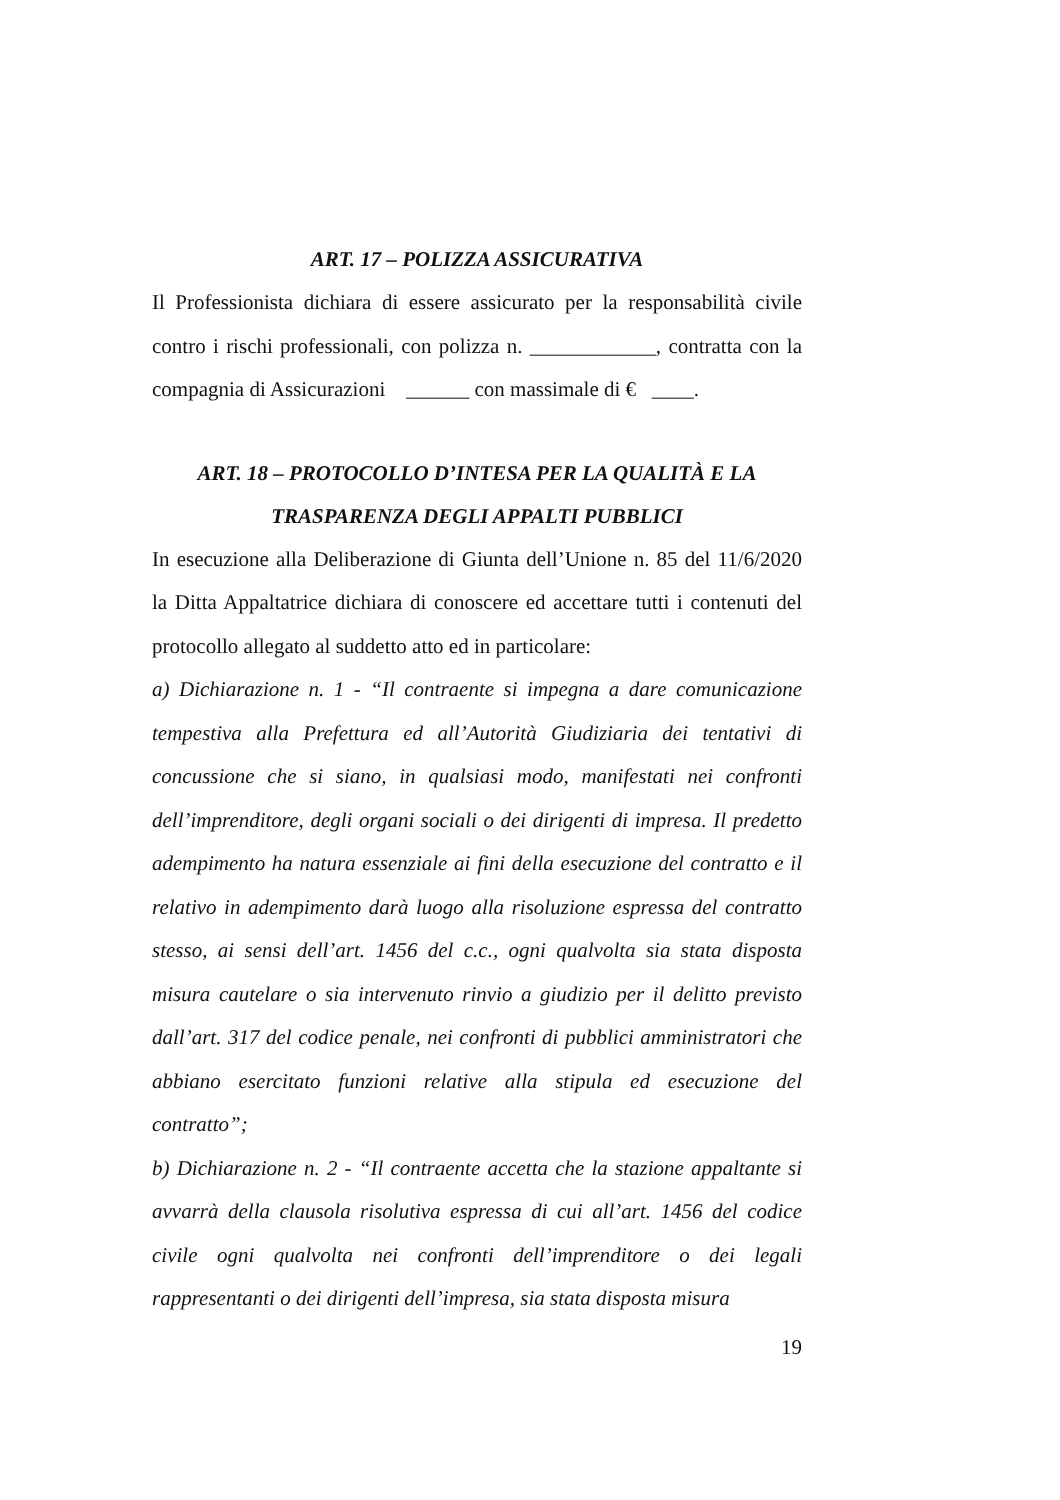ART. 17 – POLIZZA ASSICURATIVA
Il Professionista dichiara di essere assicurato per la responsabilità civile contro i rischi professionali, con polizza n. ____________, contratta con la compagnia di Assicurazioni ______ con massimale di € ____.
ART. 18 – PROTOCOLLO D’INTESA PER LA QUALITÀ E LA
TRASPARENZA DEGLI APPALTI PUBBLICI
In esecuzione alla Deliberazione di Giunta dell’Unione n. 85 del 11/6/2020 la Ditta Appaltatrice dichiara di conoscere ed accettare tutti i contenuti del protocollo allegato al suddetto atto ed in particolare:
a) Dichiarazione n. 1 - “Il contraente si impegna a dare comunicazione tempestiva alla Prefettura ed all’Autorità Giudiziaria dei tentativi di concussione che si siano, in qualsiasi modo, manifestati nei confronti dell’imprenditore, degli organi sociali o dei dirigenti di impresa. Il predetto adempimento ha natura essenziale ai fini della esecuzione del contratto e il relativo in adempimento darà luogo alla risoluzione espressa del contratto stesso, ai sensi dell’art. 1456 del c.c., ogni qualvolta sia stata disposta misura cautelare o sia intervenuto rinvio a giudizio per il delitto previsto dall’art. 317 del codice penale, nei confronti di pubblici amministratori che abbiano esercitato funzioni relative alla stipula ed esecuzione del contratto”;
b) Dichiarazione n. 2 - “Il contraente accetta che la stazione appaltante si avvarrà della clausola risolutiva espressa di cui all’art. 1456 del codice civile ogni qualvolta nei confronti dell’imprenditore o dei legali rappresentanti o dei dirigenti dell’impresa, sia stata disposta misura
19